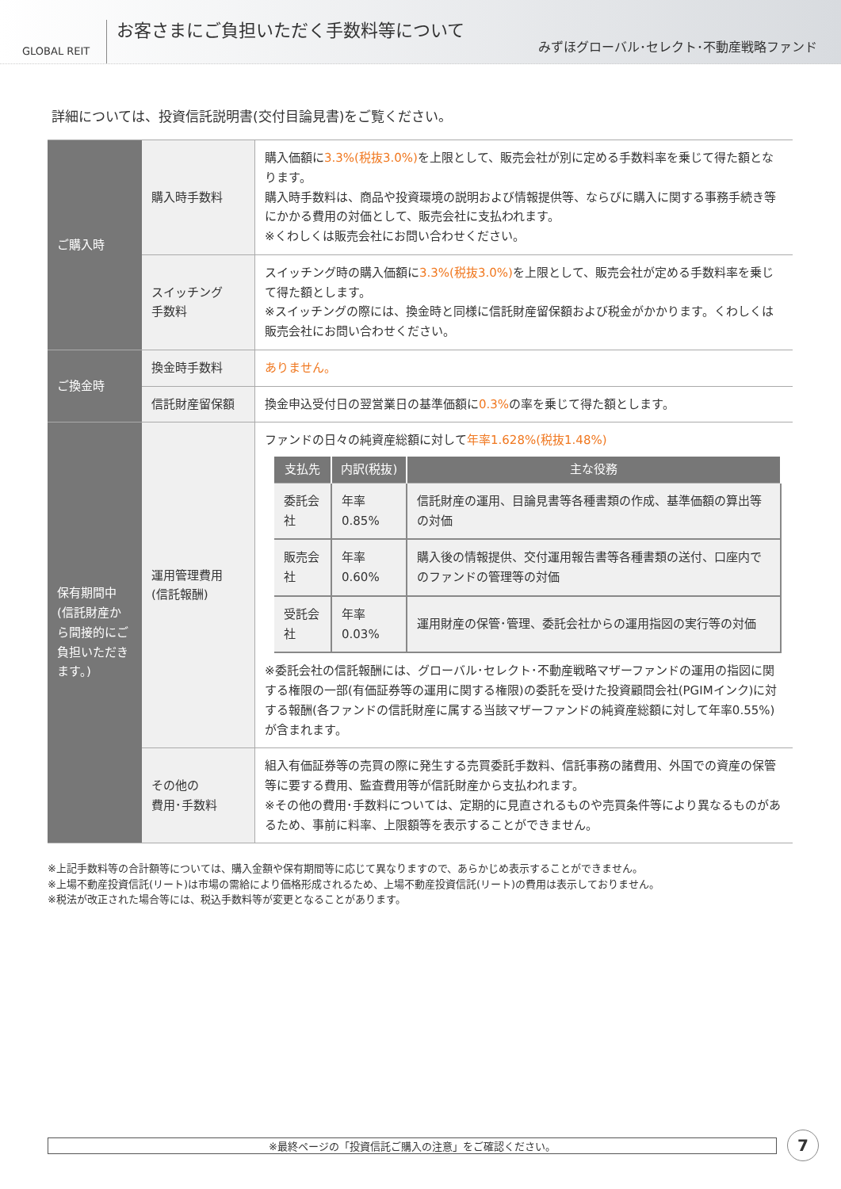GLOBAL REIT
お客さまにご負担いただく手数料等について
みずほグローバル･セレクト･不動産戦略ファンド
詳細については、投資信託説明書(交付目論見書)をご覧ください。
| ご購入時 | 購入時手数料 | 購入価額に 3.3%(税抜3.0%) を上限として、販売会社が別に定める手数料率を乗じて得た額となります。 購入時手数料は、商品や投資環境の説明および情報提供等、ならびに購入に関する事務手続き等にかかる費用の対価として、販売会社に支払われます。 ※くわしくは販売会社にお問い合わせください。 |
| | スイッチング 手数料 | スイッチング時の購入価額に 3.3%(税抜3.0%) を上限として、販売会社が定める手数料率を乗じて得た額とします。 ※スイッチングの際には、換金時と同様に信託財産留保額および税金がかかります。くわしくは販売会社にお問い合わせください。 |
| ご換金時 | 換金時手数料 | ありません。 |
| | 信託財産留保額 | 換金申込受付日の翌営業日の基準価額に 0.3% の率を乗じて得た額とします。 |
| 保有期間中 (信託財産から間接的にご負担いただきます。) | 運用管理費用 (信託報酬) | ファンドの日々の純資産総額に対して 年率1.628%(税抜1.48%) / 支払先 / 内訳(税抜) / 主な役務 / / --- / --- / --- / / 委託会社 / 年率0.85% / 信託財産の運用、目論見書等各種書類の作成、基準価額の算出等の対価 / / 販売会社 / 年率0.60% / 購入後の情報提供、交付運用報告書等各種書類の送付、口座内でのファンドの管理等の対価 / / 受託会社 / 年率0.03% / 運用財産の保管･管理、委託会社からの運用指図の実行等の対価 / ※委託会社の信託報酬には、グローバル･セレクト･不動産戦略マザーファンドの運用の指図に関する権限の一部(有価証券等の運用に関する権限)の委託を受けた投資顧問会社(PGIMインク)に対する報酬(各ファンドの信託財産に属する当該マザーファンドの純資産総額に対して年率0.55%)が含まれます。 |
| | その他の 費用･手数料 | 組入有価証券等の売買の際に発生する売買委託手数料、信託事務の諸費用、外国での資産の保管等に要する費用、監査費用等が信託財産から支払われます。 ※その他の費用･手数料については、定期的に見直されるものや売買条件等により異なるものがあるため、事前に料率、上限額等を表示することができません。 |
※上記手数料等の合計額等については、購入金額や保有期間等に応じて異なりますので、あらかじめ表示することができません。
※上場不動産投資信託(リート)は市場の需給により価格形成されるため、上場不動産投資信託(リート)の費用は表示しておりません。
※税法が改正された場合等には、税込手数料等が変更となることがあります。
※最終ページの「投資信託ご購入の注意」をご確認ください。 7